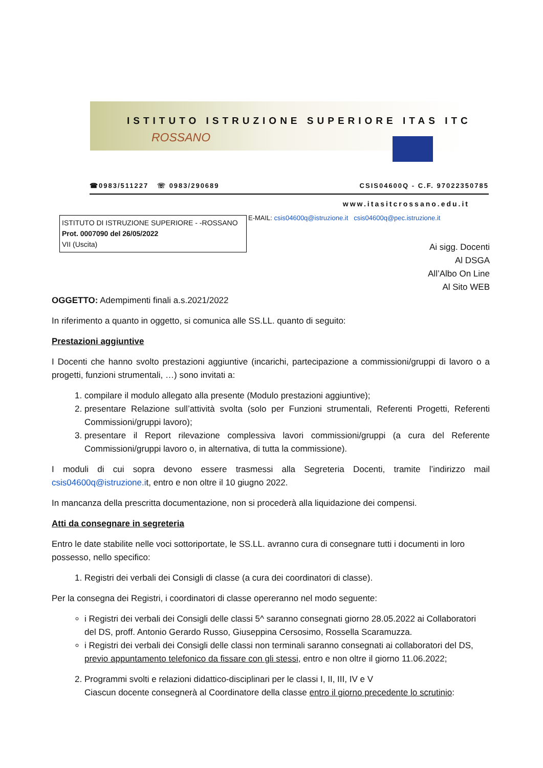ISTITUTO ISTRUZIONE SUPERIORE ITAS ITC
ROSSANO
☎0983/511227 ☏ 0983/290689 CSIS04600Q - C.F. 97022350785
www.itasitcrossano.edu.it
ISTITUTO DI ISTRUZIONE SUPERIORE - -ROSSANO
Prot. 0007090 del 26/05/2022
VII (Uscita)
E-MAIL: csis04600q@istruzione.it csis04600q@pec.istruzione.it
Ai sigg. Docenti
Al DSGA
All’Albo On Line
Al Sito WEB
OGGETTO: Adempimenti finali a.s.2021/2022
In riferimento a quanto in oggetto, si comunica alle SS.LL. quanto di seguito:
Prestazioni aggiuntive
I Docenti che hanno svolto prestazioni aggiuntive (incarichi, partecipazione a commissioni/gruppi di lavoro o a progetti, funzioni strumentali, …) sono invitati a:
1. compilare il modulo allegato alla presente (Modulo prestazioni aggiuntive);
2. presentare Relazione sull’attività svolta (solo per Funzioni strumentali, Referenti Progetti, Referenti Commissioni/gruppi lavoro);
3. presentare il Report rilevazione complessiva lavori commissioni/gruppi (a cura del Referente Commissioni/gruppi lavoro o, in alternativa, di tutta la commissione).
I moduli di cui sopra devono essere trasmessi alla Segreteria Docenti, tramite l’indirizzo mail csis04600q@istruzione.it, entro e non oltre il 10 giugno 2022.
In mancanza della prescritta documentazione, non si procederà alla liquidazione dei compensi.
Atti da consegnare in segreteria
Entro le date stabilite nelle voci sottoriportate, le SS.LL. avranno cura di consegnare tutti i documenti in loro possesso, nello specifico:
1. Registri dei verbali dei Consigli di classe (a cura dei coordinatori di classe).
Per la consegna dei Registri, i coordinatori di classe opereranno nel modo seguente:
i Registri dei verbali dei Consigli delle classi 5^ saranno consegnati giorno 28.05.2022 ai Collaboratori del DS, proff. Antonio Gerardo Russo, Giuseppina Cersosimo, Rossella Scaramuzza.
i Registri dei verbali dei Consigli delle classi non terminali saranno consegnati ai collaboratori del DS, previo appuntamento telefonico da fissare con gli stessi, entro e non oltre il giorno 11.06.2022;
2. Programmi svolti e relazioni didattico-disciplinari per le classi I, II, III, IV e V
Ciascun docente consegnerà al Coordinatore della classe entro il giorno precedente lo scrutinio: